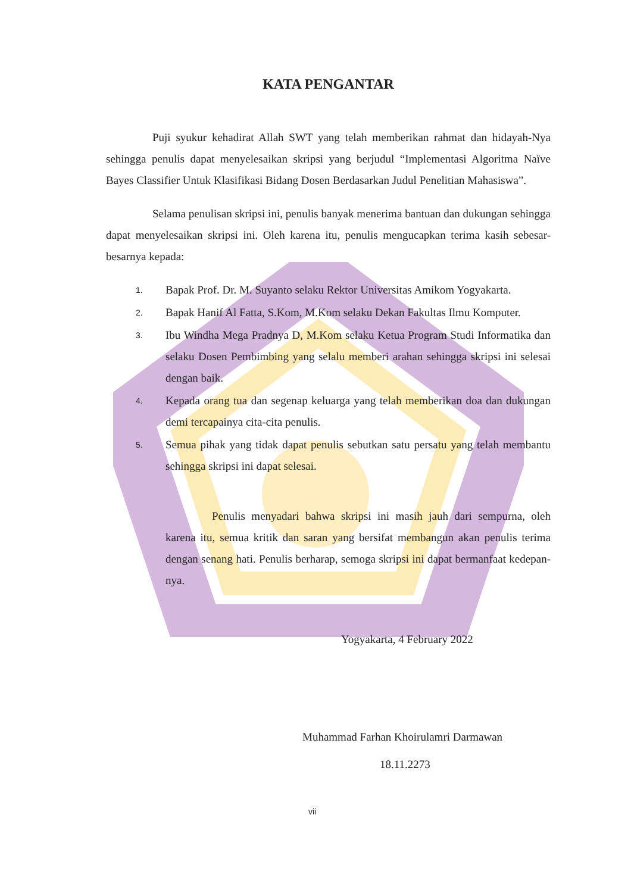KATA PENGANTAR
Puji syukur kehadirat Allah SWT yang telah memberikan rahmat dan hidayah-Nya sehingga penulis dapat menyelesaikan skripsi yang berjudul “Implementasi Algoritma Naïve Bayes Classifier Untuk Klasifikasi Bidang Dosen Berdasarkan Judul Penelitian Mahasiswa”.
Selama penulisan skripsi ini, penulis banyak menerima bantuan dan dukungan sehingga dapat menyelesaikan skripsi ini. Oleh karena itu, penulis mengucapkan terima kasih sebesar-besarnya kepada:
1. Bapak Prof. Dr. M. Suyanto selaku Rektor Universitas Amikom Yogyakarta.
2. Bapak Hanif Al Fatta, S.Kom, M.Kom selaku Dekan Fakultas Ilmu Komputer.
3. Ibu Windha Mega Pradnya D, M.Kom selaku Ketua Program Studi Informatika dan selaku Dosen Pembimbing yang selalu memberi arahan sehingga skripsi ini selesai dengan baik.
4. Kepada orang tua dan segenap keluarga yang telah memberikan doa dan dukungan demi tercapainya cita-cita penulis.
5. Semua pihak yang tidak dapat penulis sebutkan satu persatu yang telah membantu sehingga skripsi ini dapat selesai.
Penulis menyadari bahwa skripsi ini masih jauh dari sempurna, oleh karena itu, semua kritik dan saran yang bersifat membangun akan penulis terima dengan senang hati. Penulis berharap, semoga skripsi ini dapat bermanfaat kedepan-nya.
Yogyakarta, 4 February 2022
Muhammad Farhan Khoirulamri Darmawan
18.11.2273
vii